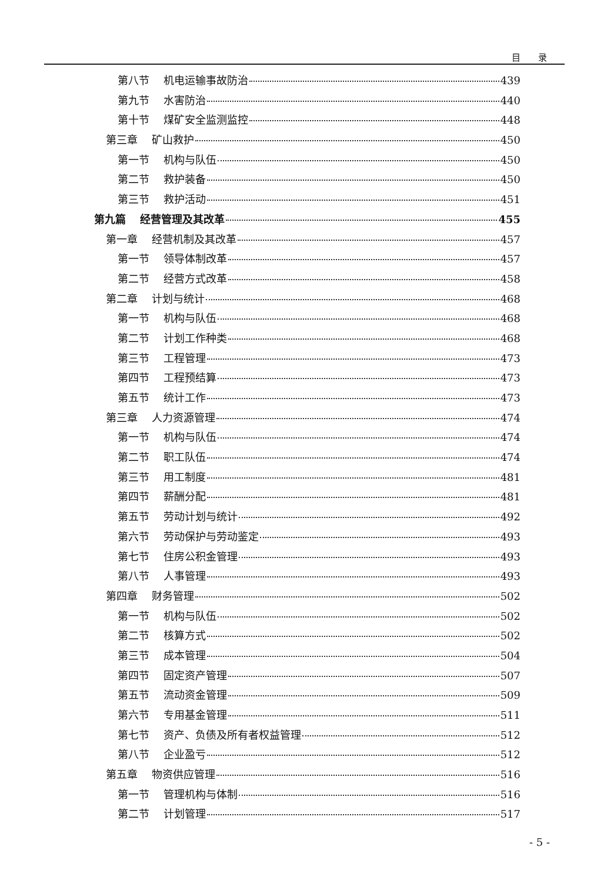目录
第八节 机电运输事故防治 439
第九节 水害防治 440
第十节 煤矿安全监测监控 448
第三章 矿山救护 450
第一节 机构与队伍 450
第二节 救护装备 450
第三节 救护活动 451
第九篇 经营管理及其改革 455
第一章 经营机制及其改革 457
第一节 领导体制改革 457
第二节 经营方式改革 458
第二章 计划与统计 468
第一节 机构与队伍 468
第二节 计划工作种类 468
第三节 工程管理 473
第四节 工程预结算 473
第五节 统计工作 473
第三章 人力资源管理 474
第一节 机构与队伍 474
第二节 职工队伍 474
第三节 用工制度 481
第四节 薪酬分配 481
第五节 劳动计划与统计 492
第六节 劳动保护与劳动鉴定 493
第七节 住房公积金管理 493
第八节 人事管理 493
第四章 财务管理 502
第一节 机构与队伍 502
第二节 核算方式 502
第三节 成本管理 504
第四节 固定资产管理 507
第五节 流动资金管理 509
第六节 专用基金管理 511
第七节 资产、负债及所有者权益管理 512
第八节 企业盈亏 512
第五章 物资供应管理 516
第一节 管理机构与体制 516
第二节 计划管理 517
- 5 -